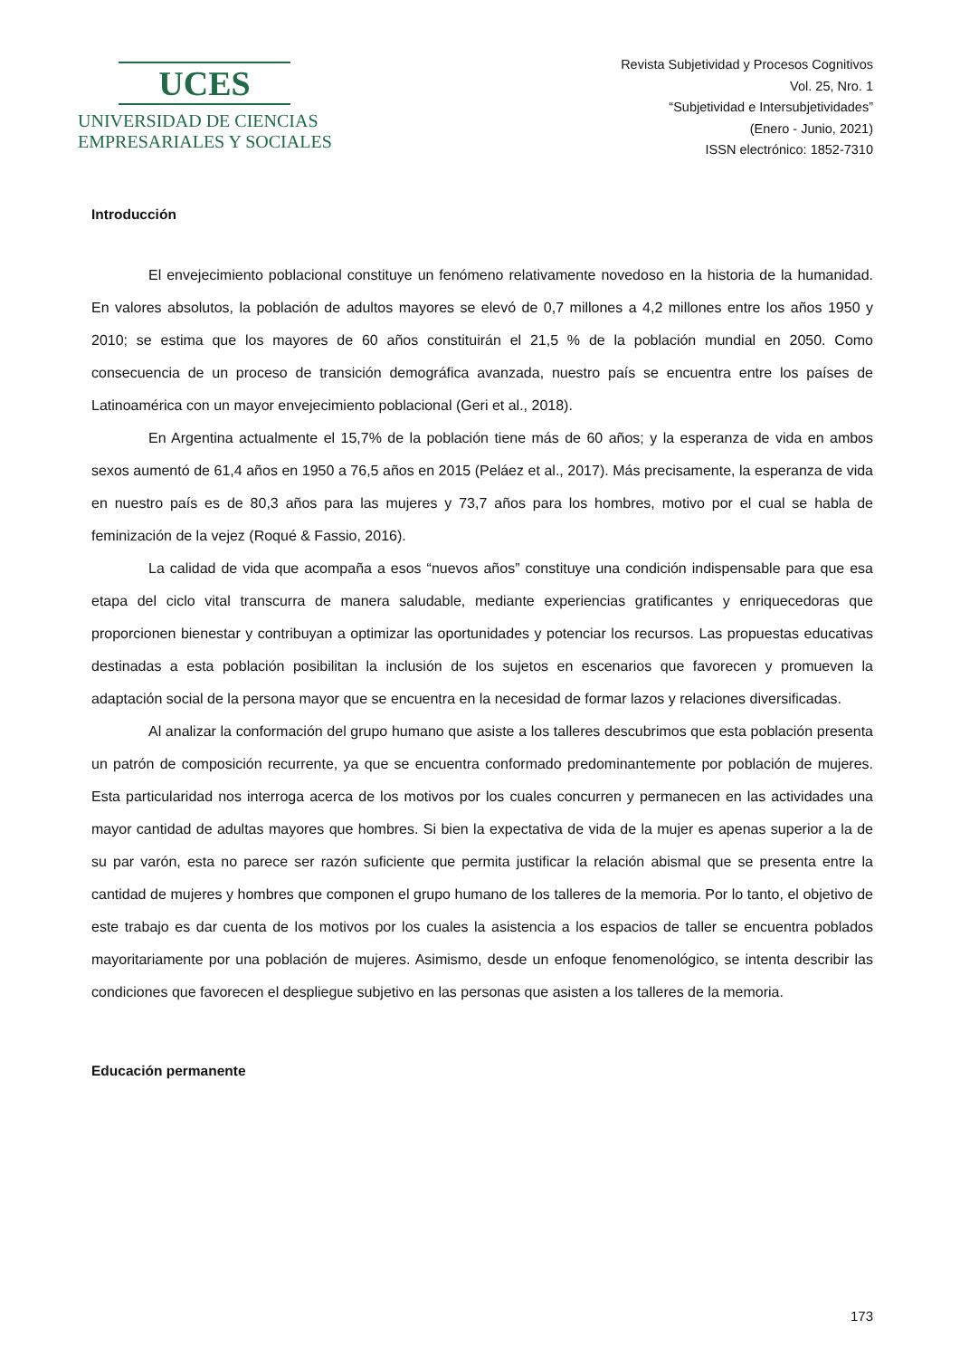UCES
UNIVERSIDAD DE CIENCIAS
EMPRESARIALES Y SOCIALES
Revista Subjetividad y Procesos Cognitivos
Vol. 25, Nro. 1
“Subjetividad e Intersubjetividades”
(Enero - Junio, 2021)
ISSN electrónico: 1852-7310
Introducción
El envejecimiento poblacional constituye un fenómeno relativamente novedoso en la historia de la humanidad. En valores absolutos, la población de adultos mayores se elevó de 0,7 millones a 4,2 millones entre los años 1950 y 2010; se estima que los mayores de 60 años constituirán el 21,5 % de la población mundial en 2050. Como consecuencia de un proceso de transición demográfica avanzada, nuestro país se encuentra entre los países de Latinoamérica con un mayor envejecimiento poblacional (Geri et al., 2018).
En Argentina actualmente el 15,7% de la población tiene más de 60 años; y la esperanza de vida en ambos sexos aumentó de 61,4 años en 1950 a 76,5 años en 2015 (Peláez et al., 2017). Más precisamente, la esperanza de vida en nuestro país es de 80,3 años para las mujeres y 73,7 años para los hombres, motivo por el cual se habla de feminización de la vejez (Roqué & Fassio, 2016).
La calidad de vida que acompaña a esos “nuevos años” constituye una condición indispensable para que esa etapa del ciclo vital transcurra de manera saludable, mediante experiencias gratificantes y enriquecedoras que proporcionen bienestar y contribuyan a optimizar las oportunidades y potenciar los recursos. Las propuestas educativas destinadas a esta población posibilitan la inclusión de los sujetos en escenarios que favorecen y promueven la adaptación social de la persona mayor que se encuentra en la necesidad de formar lazos y relaciones diversificadas.
Al analizar la conformación del grupo humano que asiste a los talleres descubrimos que esta población presenta un patrón de composición recurrente, ya que se encuentra conformado predominantemente por población de mujeres. Esta particularidad nos interroga acerca de los motivos por los cuales concurren y permanecen en las actividades una mayor cantidad de adultas mayores que hombres. Si bien la expectativa de vida de la mujer es apenas superior a la de su par varón, esta no parece ser razón suficiente que permita justificar la relación abismal que se presenta entre la cantidad de mujeres y hombres que componen el grupo humano de los talleres de la memoria. Por lo tanto, el objetivo de este trabajo es dar cuenta de los motivos por los cuales la asistencia a los espacios de taller se encuentra poblados mayoritariamente por una población de mujeres. Asimismo, desde un enfoque fenomenológico, se intenta describir las condiciones que favorecen el despliegue subjetivo en las personas que asisten a los talleres de la memoria.
Educación permanente
173